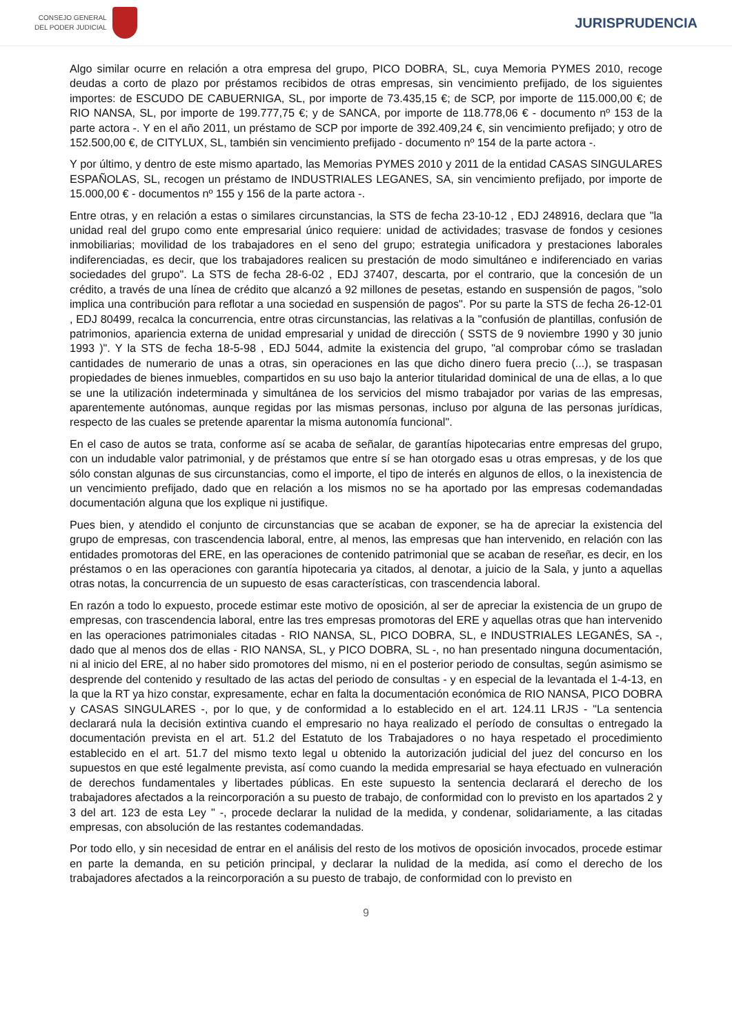CONSEJO GENERAL
DEL PODER JUDICIAL
JURISPRUDENCIA
Algo similar ocurre en relación a otra empresa del grupo, PICO DOBRA, SL, cuya Memoria PYMES 2010, recoge deudas a corto de plazo por préstamos recibidos de otras empresas, sin vencimiento prefijado, de los siguientes importes: de ESCUDO DE CABUERNIGA, SL, por importe de 73.435,15 €; de SCP, por importe de 115.000,00 €; de RIO NANSA, SL, por importe de 199.777,75 €; y de SANCA, por importe de 118.778,06 € - documento nº 153 de la parte actora -. Y en el año 2011, un préstamo de SCP por importe de 392.409,24 €, sin vencimiento prefijado; y otro de 152.500,00 €, de CITYLUX, SL, también sin vencimiento prefijado - documento nº 154 de la parte actora -.
Y por último, y dentro de este mismo apartado, las Memorias PYMES 2010 y 2011 de la entidad CASAS SINGULARES ESPAÑOLAS, SL, recogen un préstamo de INDUSTRIALES LEGANES, SA, sin vencimiento prefijado, por importe de 15.000,00 € - documentos nº 155 y 156 de la parte actora -.
Entre otras, y en relación a estas o similares circunstancias, la STS de fecha 23-10-12 , EDJ 248916, declara que "la unidad real del grupo como ente empresarial único requiere: unidad de actividades; trasvase de fondos y cesiones inmobiliarias; movilidad de los trabajadores en el seno del grupo; estrategia unificadora y prestaciones laborales indiferenciadas, es decir, que los trabajadores realicen su prestación de modo simultáneo e indiferenciado en varias sociedades del grupo". La STS de fecha 28-6-02 , EDJ 37407, descarta, por el contrario, que la concesión de un crédito, a través de una línea de crédito que alcanzó a 92 millones de pesetas, estando en suspensión de pagos, "solo implica una contribución para reflotar a una sociedad en suspensión de pagos". Por su parte la STS de fecha 26-12-01 , EDJ 80499, recalca la concurrencia, entre otras circunstancias, las relativas a la "confusión de plantillas, confusión de patrimonios, apariencia externa de unidad empresarial y unidad de dirección ( SSTS de 9 noviembre 1990 y 30 junio 1993 )". Y la STS de fecha 18-5-98 , EDJ 5044, admite la existencia del grupo, "al comprobar cómo se trasladan cantidades de numerario de unas a otras, sin operaciones en las que dicho dinero fuera precio (...), se traspasan propiedades de bienes inmuebles, compartidos en su uso bajo la anterior titularidad dominical de una de ellas, a lo que se une la utilización indeterminada y simultánea de los servicios del mismo trabajador por varias de las empresas, aparentemente autónomas, aunque regidas por las mismas personas, incluso por alguna de las personas jurídicas, respecto de las cuales se pretende aparentar la misma autonomía funcional".
En el caso de autos se trata, conforme así se acaba de señalar, de garantías hipotecarias entre empresas del grupo, con un indudable valor patrimonial, y de préstamos que entre sí se han otorgado esas u otras empresas, y de los que sólo constan algunas de sus circunstancias, como el importe, el tipo de interés en algunos de ellos, o la inexistencia de un vencimiento prefijado, dado que en relación a los mismos no se ha aportado por las empresas codemandadas documentación alguna que los explique ni justifique.
Pues bien, y atendido el conjunto de circunstancias que se acaban de exponer, se ha de apreciar la existencia del grupo de empresas, con trascendencia laboral, entre, al menos, las empresas que han intervenido, en relación con las entidades promotoras del ERE, en las operaciones de contenido patrimonial que se acaban de reseñar, es decir, en los préstamos o en las operaciones con garantía hipotecaria ya citados, al denotar, a juicio de la Sala, y junto a aquellas otras notas, la concurrencia de un supuesto de esas características, con trascendencia laboral.
En razón a todo lo expuesto, procede estimar este motivo de oposición, al ser de apreciar la existencia de un grupo de empresas, con trascendencia laboral, entre las tres empresas promotoras del ERE y aquellas otras que han intervenido en las operaciones patrimoniales citadas - RIO NANSA, SL, PICO DOBRA, SL, e INDUSTRIALES LEGANÉS, SA -, dado que al menos dos de ellas - RIO NANSA, SL, y PICO DOBRA, SL -, no han presentado ninguna documentación, ni al inicio del ERE, al no haber sido promotores del mismo, ni en el posterior periodo de consultas, según asimismo se desprende del contenido y resultado de las actas del periodo de consultas - y en especial de la levantada el 1-4-13, en la que la RT ya hizo constar, expresamente, echar en falta la documentación económica de RIO NANSA, PICO DOBRA y CASAS SINGULARES -, por lo que, y de conformidad a lo establecido en el art. 124.11 LRJS - "La sentencia declarará nula la decisión extintiva cuando el empresario no haya realizado el período de consultas o entregado la documentación prevista en el art. 51.2 del Estatuto de los Trabajadores o no haya respetado el procedimiento establecido en el art. 51.7 del mismo texto legal u obtenido la autorización judicial del juez del concurso en los supuestos en que esté legalmente prevista, así como cuando la medida empresarial se haya efectuado en vulneración de derechos fundamentales y libertades públicas. En este supuesto la sentencia declarará el derecho de los trabajadores afectados a la reincorporación a su puesto de trabajo, de conformidad con lo previsto en los apartados 2 y 3 del art. 123 de esta Ley " -, procede declarar la nulidad de la medida, y condenar, solidariamente, a las citadas empresas, con absolución de las restantes codemandadas.
Por todo ello, y sin necesidad de entrar en el análisis del resto de los motivos de oposición invocados, procede estimar en parte la demanda, en su petición principal, y declarar la nulidad de la medida, así como el derecho de los trabajadores afectados a la reincorporación a su puesto de trabajo, de conformidad con lo previsto en
9